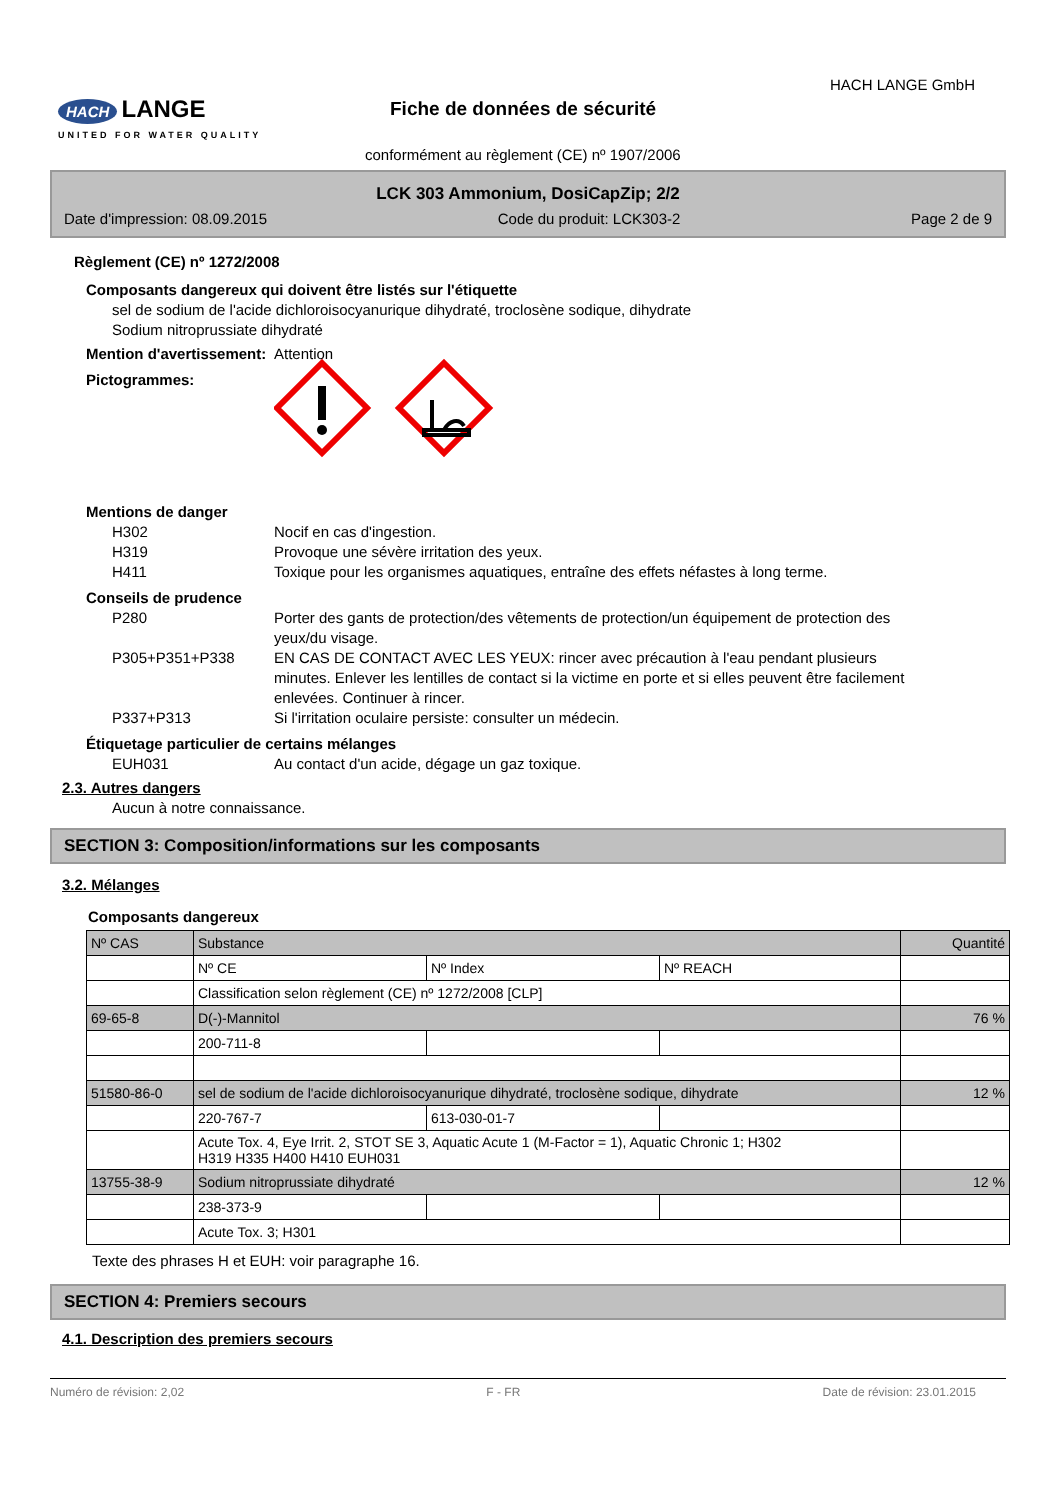HACH LANGE
UNITED FOR WATER QUALITY
HACH LANGE GmbH
Fiche de données de sécurité
conformément au règlement (CE) nº 1907/2006
LCK 303 Ammonium, DosiCapZip; 2/2
Date d'impression: 08.09.2015 Code du produit: LCK303-2 Page 2 de 9
Règlement (CE) nº 1272/2008
Composants dangereux qui doivent être listés sur l'étiquette
sel de sodium de l'acide dichloroisocyanurique dihydraté, troclosène sodique, dihydrate
Sodium nitroprussiate dihydraté
Mention d'avertissement: Attention
Pictogrammes:
Mentions de danger
H302 Nocif en cas d'ingestion.
H319 Provoque une sévère irritation des yeux.
H411 Toxique pour les organismes aquatiques, entraîne des effets néfastes à long terme.
Conseils de prudence
P280 Porter des gants de protection/des vêtements de protection/un équipement de protection des yeux/du visage.
P305+P351+P338 EN CAS DE CONTACT AVEC LES YEUX: rincer avec précaution à l'eau pendant plusieurs minutes. Enlever les lentilles de contact si la victime en porte et si elles peuvent être facilement enlevées. Continuer à rincer.
P337+P313 Si l'irritation oculaire persiste: consulter un médecin.
Étiquetage particulier de certains mélanges
EUH031 Au contact d'un acide, dégage un gaz toxique.
2.3. Autres dangers
Aucun à notre connaissance.
SECTION 3: Composition/informations sur les composants
3.2. Mélanges
Composants dangereux
| Nº CAS | Substance | | | Quantité |
| | Nº CE | Nº Index | Nº REACH | |
| | Classification selon règlement (CE) nº 1272/2008 [CLP] | | | |
| 69-65-8 | D(-)-Mannitol | | | 76 % |
| | 200-711-8 | | | |
| 51580-86-0 | sel de sodium de l'acide dichloroisocyanurique dihydraté, troclosène sodique, dihydrate | | | 12 % |
| | 220-767-7 | 613-030-01-7 | | |
| | Acute Tox. 4, Eye Irrit. 2, STOT SE 3, Aquatic Acute 1 (M-Factor = 1), Aquatic Chronic 1; H302 H319 H335 H400 H410 EUH031 | | | |
| 13755-38-9 | Sodium nitroprussiate dihydraté | | | 12 % |
| | 238-373-9 | | | |
| | Acute Tox. 3; H301 | | | |
Texte des phrases H et EUH: voir paragraphe 16.
SECTION 4: Premiers secours
4.1. Description des premiers secours
Numéro de révision: 2,02 F - FR Date de révision: 23.01.2015